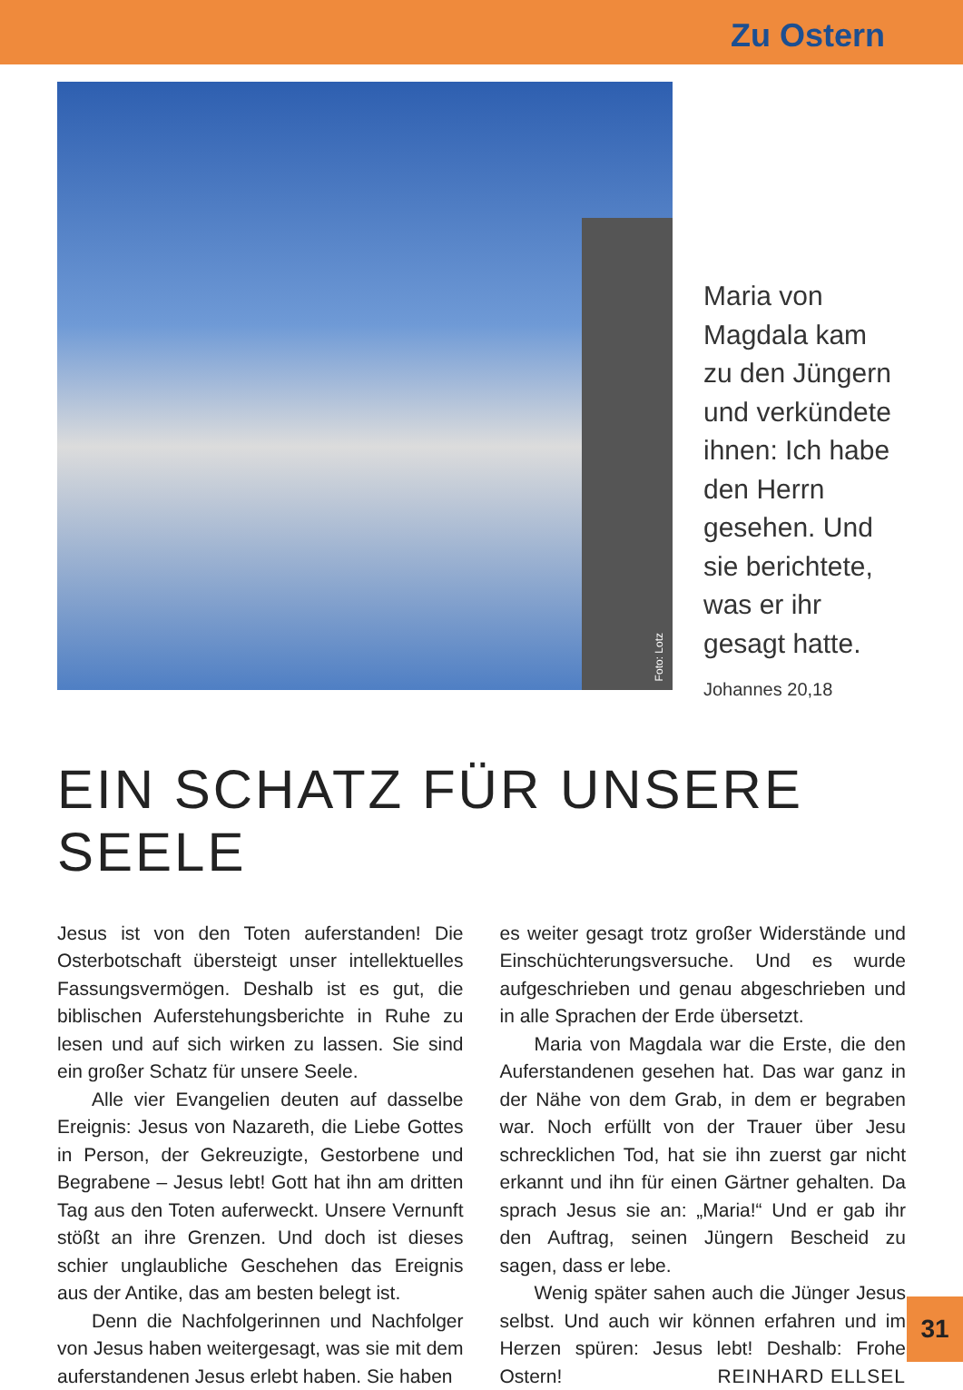Zu Ostern
Foto: Lotz
Maria von
Magdala kam
zu den Jüngern
und verkündete
ihnen: Ich habe
den Herrn
gesehen. Und
sie berichtete,
was er ihr
gesagt hatte.
Johannes 20,18
EIN SCHATZ FÜR UNSERE SEELE
Jesus ist von den Toten auferstanden! Die Osterbotschaft übersteigt unser intellektuelles Fassungsvermögen. Deshalb ist es gut, die biblischen Auferstehungsberichte in Ruhe zu lesen und auf sich wirken zu lassen. Sie sind ein großer Schatz für unsere Seele.
Alle vier Evangelien deuten auf dasselbe Ereignis: Jesus von Nazareth, die Liebe Gottes in Person, der Gekreuzigte, Gestorbene und Begrabene – Jesus lebt! Gott hat ihn am dritten Tag aus den Toten auferweckt. Unsere Vernunft stößt an ihre Grenzen. Und doch ist dieses schier unglaubliche Geschehen das Ereignis aus der Antike, das am besten belegt ist.
Denn die Nachfolgerinnen und Nachfolger von Jesus haben weitergesagt, was sie mit dem auferstandenen Jesus erlebt haben. Sie haben
es weiter gesagt trotz großer Widerstände und Einschüchterungsversuche. Und es wurde aufgeschrieben und genau abgeschrieben und in alle Sprachen der Erde übersetzt.
Maria von Magdala war die Erste, die den Auferstandenen gesehen hat. Das war ganz in der Nähe von dem Grab, in dem er begraben war. Noch erfüllt von der Trauer über Jesu schrecklichen Tod, hat sie ihn zuerst gar nicht erkannt und ihn für einen Gärtner gehalten. Da sprach Jesus sie an: „Maria!“ Und er gab ihr den Auftrag, seinen Jüngern Bescheid zu sagen, dass er lebe.
Wenig später sahen auch die Jünger Jesus selbst. Und auch wir können erfahren und im Herzen spüren: Jesus lebt! Deshalb: Frohe Ostern! REINHARD ELLSEL
31